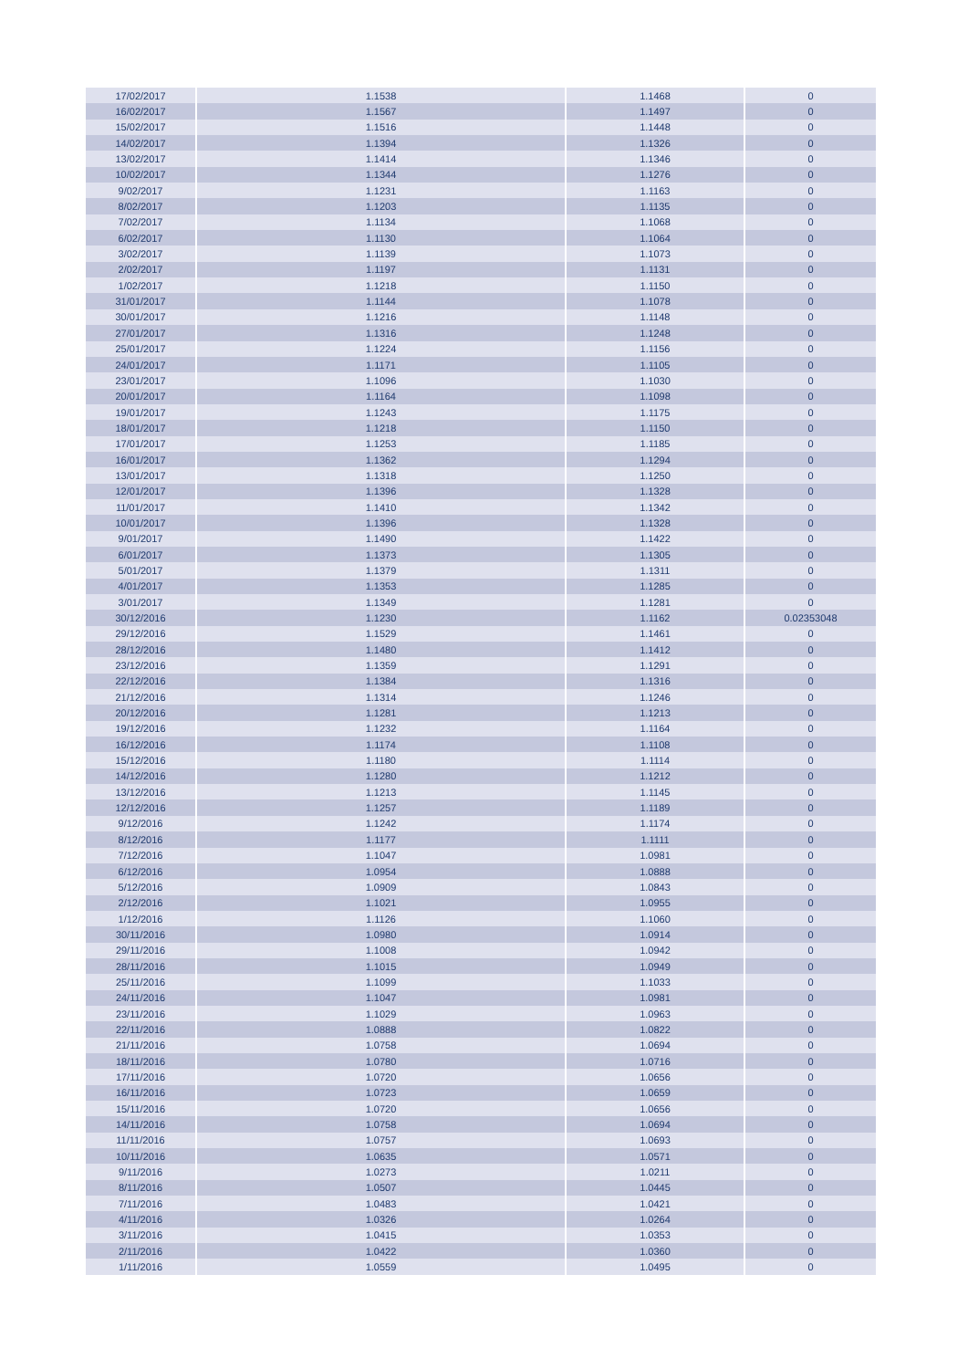| 17/02/2017 | 1.1538 | 1.1468 | 0 |
| 16/02/2017 | 1.1567 | 1.1497 | 0 |
| 15/02/2017 | 1.1516 | 1.1448 | 0 |
| 14/02/2017 | 1.1394 | 1.1326 | 0 |
| 13/02/2017 | 1.1414 | 1.1346 | 0 |
| 10/02/2017 | 1.1344 | 1.1276 | 0 |
| 9/02/2017 | 1.1231 | 1.1163 | 0 |
| 8/02/2017 | 1.1203 | 1.1135 | 0 |
| 7/02/2017 | 1.1134 | 1.1068 | 0 |
| 6/02/2017 | 1.1130 | 1.1064 | 0 |
| 3/02/2017 | 1.1139 | 1.1073 | 0 |
| 2/02/2017 | 1.1197 | 1.1131 | 0 |
| 1/02/2017 | 1.1218 | 1.1150 | 0 |
| 31/01/2017 | 1.1144 | 1.1078 | 0 |
| 30/01/2017 | 1.1216 | 1.1148 | 0 |
| 27/01/2017 | 1.1316 | 1.1248 | 0 |
| 25/01/2017 | 1.1224 | 1.1156 | 0 |
| 24/01/2017 | 1.1171 | 1.1105 | 0 |
| 23/01/2017 | 1.1096 | 1.1030 | 0 |
| 20/01/2017 | 1.1164 | 1.1098 | 0 |
| 19/01/2017 | 1.1243 | 1.1175 | 0 |
| 18/01/2017 | 1.1218 | 1.1150 | 0 |
| 17/01/2017 | 1.1253 | 1.1185 | 0 |
| 16/01/2017 | 1.1362 | 1.1294 | 0 |
| 13/01/2017 | 1.1318 | 1.1250 | 0 |
| 12/01/2017 | 1.1396 | 1.1328 | 0 |
| 11/01/2017 | 1.1410 | 1.1342 | 0 |
| 10/01/2017 | 1.1396 | 1.1328 | 0 |
| 9/01/2017 | 1.1490 | 1.1422 | 0 |
| 6/01/2017 | 1.1373 | 1.1305 | 0 |
| 5/01/2017 | 1.1379 | 1.1311 | 0 |
| 4/01/2017 | 1.1353 | 1.1285 | 0 |
| 3/01/2017 | 1.1349 | 1.1281 | 0 |
| 30/12/2016 | 1.1230 | 1.1162 | 0.02353048 |
| 29/12/2016 | 1.1529 | 1.1461 | 0 |
| 28/12/2016 | 1.1480 | 1.1412 | 0 |
| 23/12/2016 | 1.1359 | 1.1291 | 0 |
| 22/12/2016 | 1.1384 | 1.1316 | 0 |
| 21/12/2016 | 1.1314 | 1.1246 | 0 |
| 20/12/2016 | 1.1281 | 1.1213 | 0 |
| 19/12/2016 | 1.1232 | 1.1164 | 0 |
| 16/12/2016 | 1.1174 | 1.1108 | 0 |
| 15/12/2016 | 1.1180 | 1.1114 | 0 |
| 14/12/2016 | 1.1280 | 1.1212 | 0 |
| 13/12/2016 | 1.1213 | 1.1145 | 0 |
| 12/12/2016 | 1.1257 | 1.1189 | 0 |
| 9/12/2016 | 1.1242 | 1.1174 | 0 |
| 8/12/2016 | 1.1177 | 1.1111 | 0 |
| 7/12/2016 | 1.1047 | 1.0981 | 0 |
| 6/12/2016 | 1.0954 | 1.0888 | 0 |
| 5/12/2016 | 1.0909 | 1.0843 | 0 |
| 2/12/2016 | 1.1021 | 1.0955 | 0 |
| 1/12/2016 | 1.1126 | 1.1060 | 0 |
| 30/11/2016 | 1.0980 | 1.0914 | 0 |
| 29/11/2016 | 1.1008 | 1.0942 | 0 |
| 28/11/2016 | 1.1015 | 1.0949 | 0 |
| 25/11/2016 | 1.1099 | 1.1033 | 0 |
| 24/11/2016 | 1.1047 | 1.0981 | 0 |
| 23/11/2016 | 1.1029 | 1.0963 | 0 |
| 22/11/2016 | 1.0888 | 1.0822 | 0 |
| 21/11/2016 | 1.0758 | 1.0694 | 0 |
| 18/11/2016 | 1.0780 | 1.0716 | 0 |
| 17/11/2016 | 1.0720 | 1.0656 | 0 |
| 16/11/2016 | 1.0723 | 1.0659 | 0 |
| 15/11/2016 | 1.0720 | 1.0656 | 0 |
| 14/11/2016 | 1.0758 | 1.0694 | 0 |
| 11/11/2016 | 1.0757 | 1.0693 | 0 |
| 10/11/2016 | 1.0635 | 1.0571 | 0 |
| 9/11/2016 | 1.0273 | 1.0211 | 0 |
| 8/11/2016 | 1.0507 | 1.0445 | 0 |
| 7/11/2016 | 1.0483 | 1.0421 | 0 |
| 4/11/2016 | 1.0326 | 1.0264 | 0 |
| 3/11/2016 | 1.0415 | 1.0353 | 0 |
| 2/11/2016 | 1.0422 | 1.0360 | 0 |
| 1/11/2016 | 1.0559 | 1.0495 | 0 |